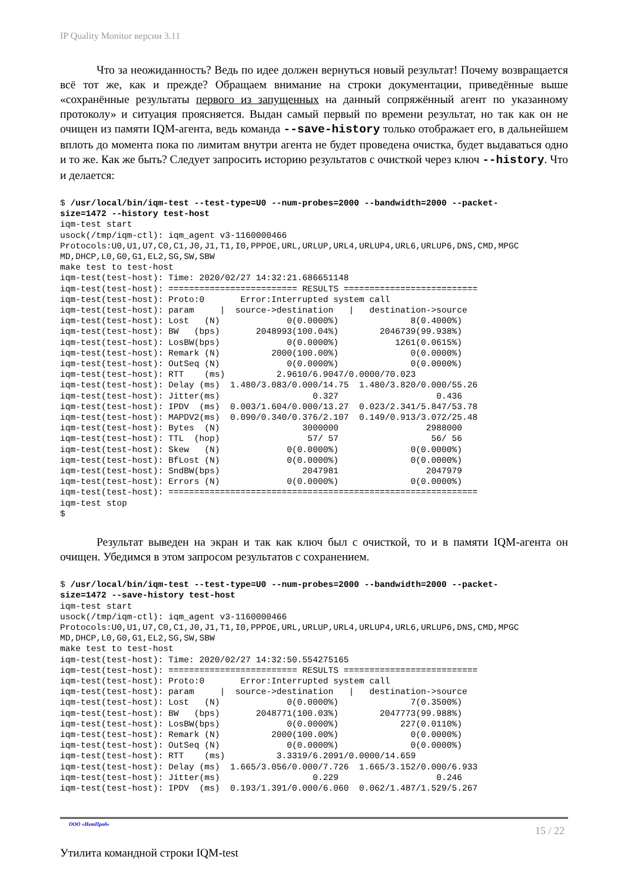IP Quality Monitor версии 3.11
Что за неожиданность? Ведь по идее должен вернуться новый результат! Почему возвращается всё тот же, как и прежде? Обращаем внимание на строки документации, приведённые выше «сохранённые результаты первого из запущенных на данный сопряжённый агент по указанному протоколу» и ситуация проясняется. Выдан самый первый по времени результат, но так как он не очищен из памяти IQM-агента, ведь команда --save-history только отображает его, в дальнейшем вплоть до момента пока по лимитам внутри агента не будет проведена очистка, будет выдаваться одно и то же. Как же быть? Следует запросить историю результатов с очисткой через ключ --history. Что и делается:
$ /usr/local/bin/iqm-test --test-type=U0 --num-probes=2000 --bandwidth=2000 --packet-
size=1472 --history test-host
iqm-test start
usock(/tmp/iqm-ctl): iqm_agent v3-1160000466
Protocols:U0,U1,U7,C0,C1,J0,J1,T1,I0,PPPOE,URL,URLUP,URL4,URLUP4,URL6,URLUP6,DNS,CMD,MPGC
MD,DHCP,L0,G0,G1,EL2,SG,SW,SBW
make test to test-host
iqm-test(test-host): Time: 2020/02/27 14:32:21.686651148
iqm-test(test-host): ========================= RESULTS ==========================
iqm-test(test-host): Proto:0       Error:Interrupted system call
iqm-test(test-host): param     |  source->destination   |   destination->source
iqm-test(test-host): Lost   (N)             0(0.0000%)              8(0.4000%)
iqm-test(test-host): BW   (bps)       2048993(100.04%)        2046739(99.938%)
iqm-test(test-host): LosBW(bps)             0(0.0000%)           1261(0.0615%)
iqm-test(test-host): Remark (N)          2000(100.00%)              0(0.0000%)
iqm-test(test-host): OutSeq (N)             0(0.0000%)              0(0.0000%)
iqm-test(test-host): RTT    (ms)          2.9610/6.9047/0.0000/70.023
iqm-test(test-host): Delay (ms)  1.480/3.083/0.000/14.75  1.480/3.820/0.000/55.26
iqm-test(test-host): Jitter(ms)                  0.327                   0.436
iqm-test(test-host): IPDV  (ms)  0.003/1.604/0.000/13.27  0.023/2.341/5.847/53.78
iqm-test(test-host): MAPDV2(ms)  0.090/0.340/0.376/2.107  0.149/0.913/3.072/25.48
iqm-test(test-host): Bytes  (N)                3000000                 2988000
iqm-test(test-host): TTL  (hop)                 57/ 57                  56/ 56
iqm-test(test-host): Skew   (N)             0(0.0000%)              0(0.0000%)
iqm-test(test-host): BfLost (N)             0(0.0000%)              0(0.0000%)
iqm-test(test-host): SndBW(bps)                2047981                 2047979
iqm-test(test-host): Errors (N)             0(0.0000%)              0(0.0000%)
iqm-test(test-host): ============================================================
iqm-test stop
$
Результат выведен на экран и так как ключ был с очисткой, то и в памяти IQM-агента он очищен. Убедимся в этом запросом результатов с сохранением.
$ /usr/local/bin/iqm-test --test-type=U0 --num-probes=2000 --bandwidth=2000 --packet-
size=1472 --save-history test-host
iqm-test start
usock(/tmp/iqm-ctl): iqm_agent v3-1160000466
Protocols:U0,U1,U7,C0,C1,J0,J1,T1,I0,PPPOE,URL,URLUP,URL4,URLUP4,URL6,URLUP6,DNS,CMD,MPGC
MD,DHCP,L0,G0,G1,EL2,SG,SW,SBW
make test to test-host
iqm-test(test-host): Time: 2020/02/27 14:32:50.554275165
iqm-test(test-host): ========================= RESULTS ==========================
iqm-test(test-host): Proto:0       Error:Interrupted system call
iqm-test(test-host): param     |  source->destination   |   destination->source
iqm-test(test-host): Lost   (N)             0(0.0000%)              7(0.3500%)
iqm-test(test-host): BW   (bps)       2048771(100.03%)        2047773(99.988%)
iqm-test(test-host): LosBW(bps)             0(0.0000%)            227(0.0110%)
iqm-test(test-host): Remark (N)          2000(100.00%)              0(0.0000%)
iqm-test(test-host): OutSeq (N)             0(0.0000%)              0(0.0000%)
iqm-test(test-host): RTT    (ms)          3.3319/6.2091/0.0000/14.659
iqm-test(test-host): Delay (ms)  1.665/3.056/0.000/7.726  1.665/3.152/0.000/6.933
iqm-test(test-host): Jitter(ms)                  0.229                   0.246
iqm-test(test-host): IPDV  (ms)  0.193/1.391/0.000/6.060  0.062/1.487/1.529/5.267
ООО «НетПроб» 15 / 22
Утилита командной строки IQM-test